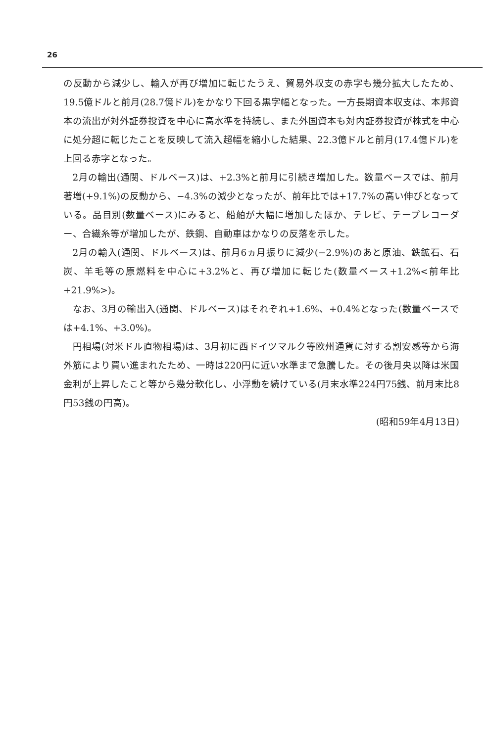26
の反動から減少し、輸入が再び増加に転じたうえ、貿易外収支の赤字も幾分拡大したため、19.5億ドルと前月(28.7億ドル)をかなり下回る黒字幅となった。一方長期資本収支は、本邦資本の流出が対外証券投資を中心に高水準を持続し、また外国資本も対内証券投資が株式を中心に処分超に転じたことを反映して流入超幅を縮小した結果、22.3億ドルと前月(17.4億ドル)を上回る赤字となった。
2月の輸出(通関、ドルベース)は、+2.3%と前月に引続き増加した。数量ベースでは、前月著増(+9.1%)の反動から、−4.3%の減少となったが、前年比では+17.7%の高い伸びとなっている。品目別(数量ベース)にみると、船舶が大幅に増加したほか、テレビ、テープレコーダー、合繊糸等が増加したが、鉄鋼、自動車はかなりの反落を示した。
2月の輸入(通関、ドルベース)は、前月6ヵ月振りに減少(−2.9%)のあと原油、鉄鉱石、石炭、羊毛等の原燃料を中心に+3.2%と、再び増加に転じた(数量ベース+1.2%<前年比+21.9%>)。
なお、3月の輸出入(通関、ドルベース)はそれぞれ+1.6%、+0.4%となった(数量ベースでは+4.1%、+3.0%)。
円相場(対米ドル直物相場)は、3月初に西ドイツマルク等欧州通貨に対する割安感等から海外筋により買い進まれたため、一時は220円に近い水準まで急騰した。その後月央以降は米国金利が上昇したこと等から幾分軟化し、小浮動を続けている(月末水準224円75銭、前月末比8円53銭の円高)。
(昭和59年4月13日)